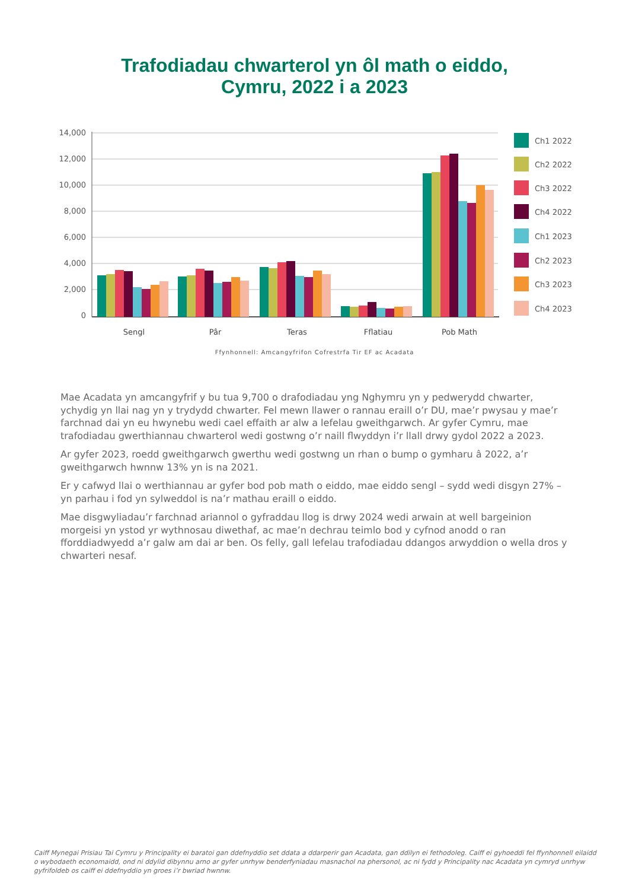Trafodiadau chwarterol yn ôl math o eiddo,
Cymru, 2022 i a 2023
14,000
12,000
10,000
8,000
6,000
4,000
2,000
0
Sengl
Pâr
Teras
Fflatiau
Pob Math
Ch1 2022
Ch2 2022
Ch3 2022
Ch4 2022
Ch1 2023
Ch2 2023
Ch3 2023
Ch4 2023
Ffynhonnell: Amcangyfrifon Cofrestrfa Tir EF ac Acadata
Mae Acadata yn amcangyfrif y bu tua 9,700 o drafodiadau yng Nghymru yn y pedwerydd chwarter, ychydig yn llai nag yn y trydydd chwarter. Fel mewn llawer o rannau eraill o’r DU, mae’r pwysau y mae’r farchnad dai yn eu hwynebu wedi cael effaith ar alw a lefelau gweithgarwch. Ar gyfer Cymru, mae trafodiadau gwerthiannau chwarterol wedi gostwng o’r naill flwyddyn i’r llall drwy gydol 2022 a 2023.
Ar gyfer 2023, roedd gweithgarwch gwerthu wedi gostwng un rhan o bump o gymharu â 2022, a’r gweithgarwch hwnnw 13% yn is na 2021.
Er y cafwyd llai o werthiannau ar gyfer bod pob math o eiddo, mae eiddo sengl – sydd wedi disgyn 27% – yn parhau i fod yn sylweddol is na’r mathau eraill o eiddo.
Mae disgwyliadau’r farchnad ariannol o gyfraddau llog is drwy 2024 wedi arwain at well bargeinion morgeisi yn ystod yr wythnosau diwethaf, ac mae’n dechrau teimlo bod y cyfnod anodd o ran fforddiadwyedd a’r galw am dai ar ben. Os felly, gall lefelau trafodiadau ddangos arwyddion o wella dros y chwarteri nesaf.
Caiff Mynegai Prisiau Tai Cymru y Principality ei baratoi gan ddefnyddio set ddata a ddarperir gan Acadata, gan ddilyn ei fethodoleg. Caiff ei gyhoeddi fel ffynhonnell eilaidd o wybodaeth economaidd, ond ni ddylid dibynnu arno ar gyfer unrhyw benderfyniadau masnachol na phersonol, ac ni fydd y Principality nac Acadata yn cymryd unrhyw gyfrifoldeb os caiff ei ddefnyddio yn groes i’r bwriad hwnnw.